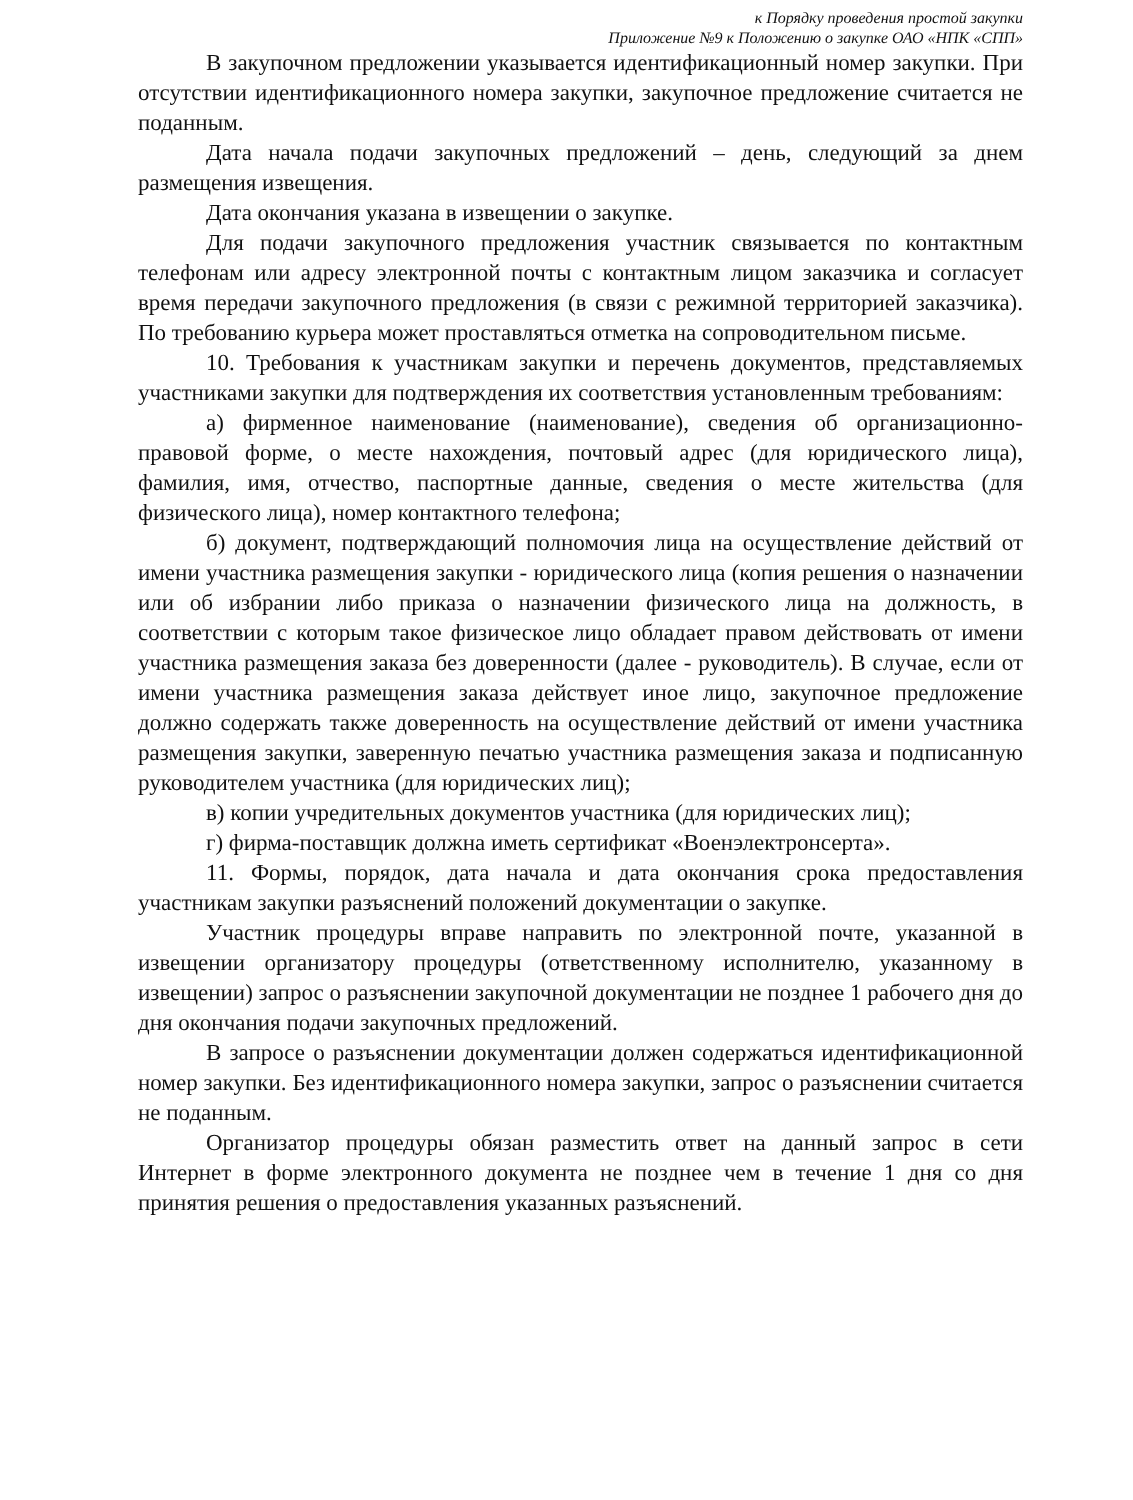к Порядку проведения простой закупки
Приложение №9 к Положению о закупке ОАО «НПК «СПП»
В закупочном предложении указывается идентификационный номер закупки. При отсутствии идентификационного номера закупки, закупочное предложение считается не поданным.
Дата начала подачи закупочных предложений – день, следующий за днем размещения извещения.
Дата окончания указана в извещении о закупке.
Для подачи закупочного предложения участник связывается по контактным телефонам или адресу электронной почты с контактным лицом заказчика и согласует время передачи закупочного предложения (в связи с режимной территорией заказчика). По требованию курьера может проставляться отметка на сопроводительном письме.
10. Требования к участникам закупки и перечень документов, представляемых участниками закупки для подтверждения их соответствия установленным требованиям:
а) фирменное наименование (наименование), сведения об организационно-правовой форме, о месте нахождения, почтовый адрес (для юридического лица), фамилия, имя, отчество, паспортные данные, сведения о месте жительства (для физического лица), номер контактного телефона;
б) документ, подтверждающий полномочия лица на осуществление действий от имени участника размещения закупки - юридического лица (копия решения о назначении или об избрании либо приказа о назначении физического лица на должность, в соответствии с которым такое физическое лицо обладает правом действовать от имени участника размещения заказа без доверенности (далее - руководитель). В случае, если от имени участника размещения заказа действует иное лицо, закупочное предложение должно содержать также доверенность на осуществление действий от имени участника размещения закупки, заверенную печатью участника размещения заказа и подписанную руководителем участника (для юридических лиц);
в) копии учредительных документов участника (для юридических лиц);
г) фирма-поставщик должна иметь сертификат «Военэлектронсерта».
11. Формы, порядок, дата начала и дата окончания срока предоставления участникам закупки разъяснений положений документации о закупке.
Участник процедуры вправе направить по электронной почте, указанной в извещении организатору процедуры (ответственному исполнителю, указанному в извещении) запрос о разъяснении закупочной документации не позднее 1 рабочего дня до дня окончания подачи закупочных предложений.
В запросе о разъяснении документации должен содержаться идентификационной номер закупки. Без идентификационного номера закупки, запрос о разъяснении считается не поданным.
Организатор процедуры обязан разместить ответ на данный запрос в сети Интернет в форме электронного документа не позднее чем в течение 1 дня со дня принятия решения о предоставления указанных разъяснений.